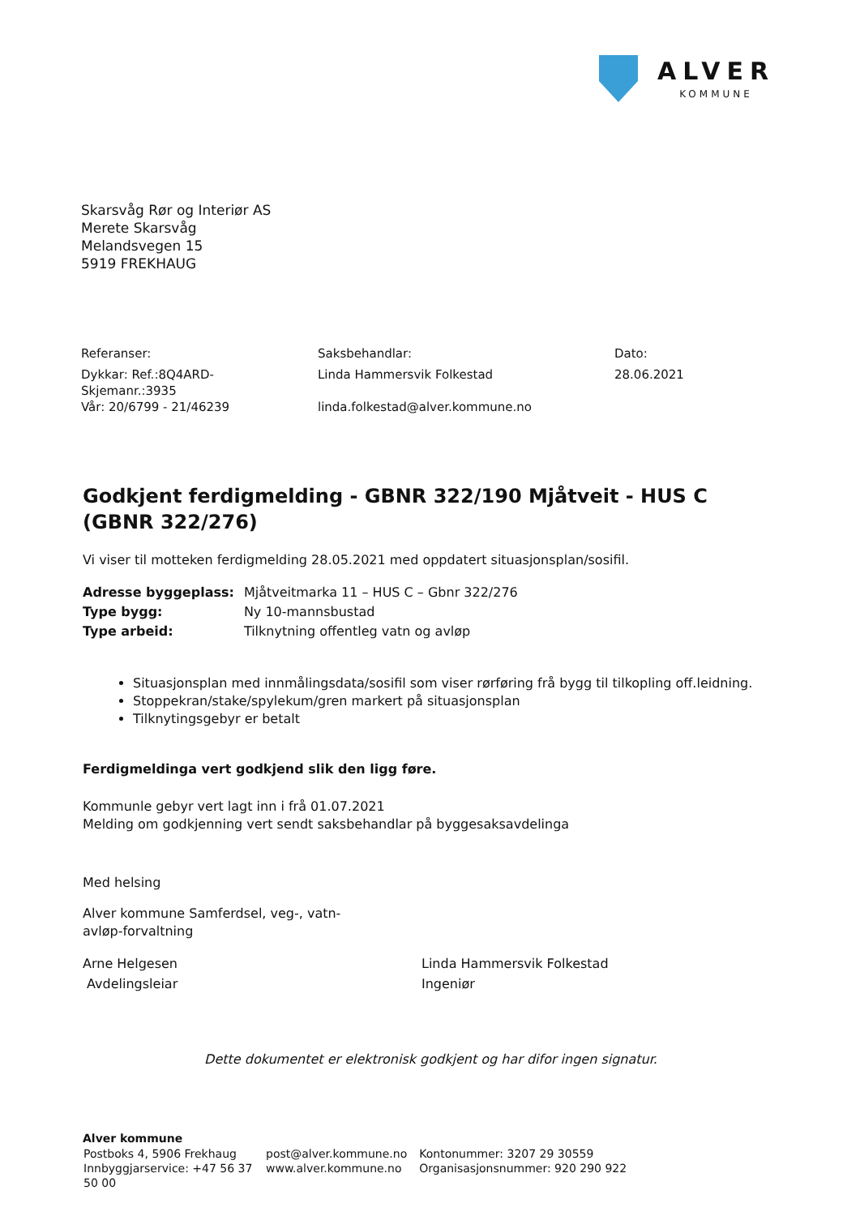ALVER
KOMMUNE
Skarsvåg Rør og Interiør AS
Merete Skarsvåg
Melandsvegen 15
5919 FREKHAUG
| Referanser: | Saksbehandlar: | Dato: |
| Dykkar: Ref.:8Q4ARD- Skjemanr.:3935 Vår: 20/6799 - 21/46239 | Linda Hammersvik Folkestad linda.folkestad@alver.kommune.no | 28.06.2021 |
Godkjent ferdigmelding - GBNR 322/190 Mjåtveit - HUS C (GBNR 322/276)
Vi viser til motteken ferdigmelding 28.05.2021 med oppdatert situasjonsplan/sosifil.
| Adresse byggeplass: | Mjåtveitmarka 11 – HUS C – Gbnr 322/276 |
| Type bygg: | Ny 10-mannsbustad |
| Type arbeid: | Tilknytning offentleg vatn og avløp |
Situasjonsplan med innmålingsdata/sosifil som viser rørføring frå bygg til tilkopling off.leidning.
Stoppekran/stake/spylekum/gren markert på situasjonsplan
Tilknytingsgebyr er betalt
Ferdigmeldinga vert godkjend slik den ligg føre.
Kommunle gebyr vert lagt inn i frå 01.07.2021
Melding om godkjenning vert sendt saksbehandlar på byggesaksavdelinga
Med helsing
Alver kommune Samferdsel, veg-, vatn-
avløp-forvaltning
Arne Helgesen
Avdelingsleiar
Linda Hammersvik Folkestad
Ingeniør
Dette dokumentet er elektronisk godkjent og har difor ingen signatur.
Alver kommune
| Postboks 4, 5906 Frekhaug Innbyggjarservice: +47 56 37 50 00 | post@alver.kommune.no www.alver.kommune.no | Kontonummer: 3207 29 30559 Organisasjonsnummer: 920 290 922 |